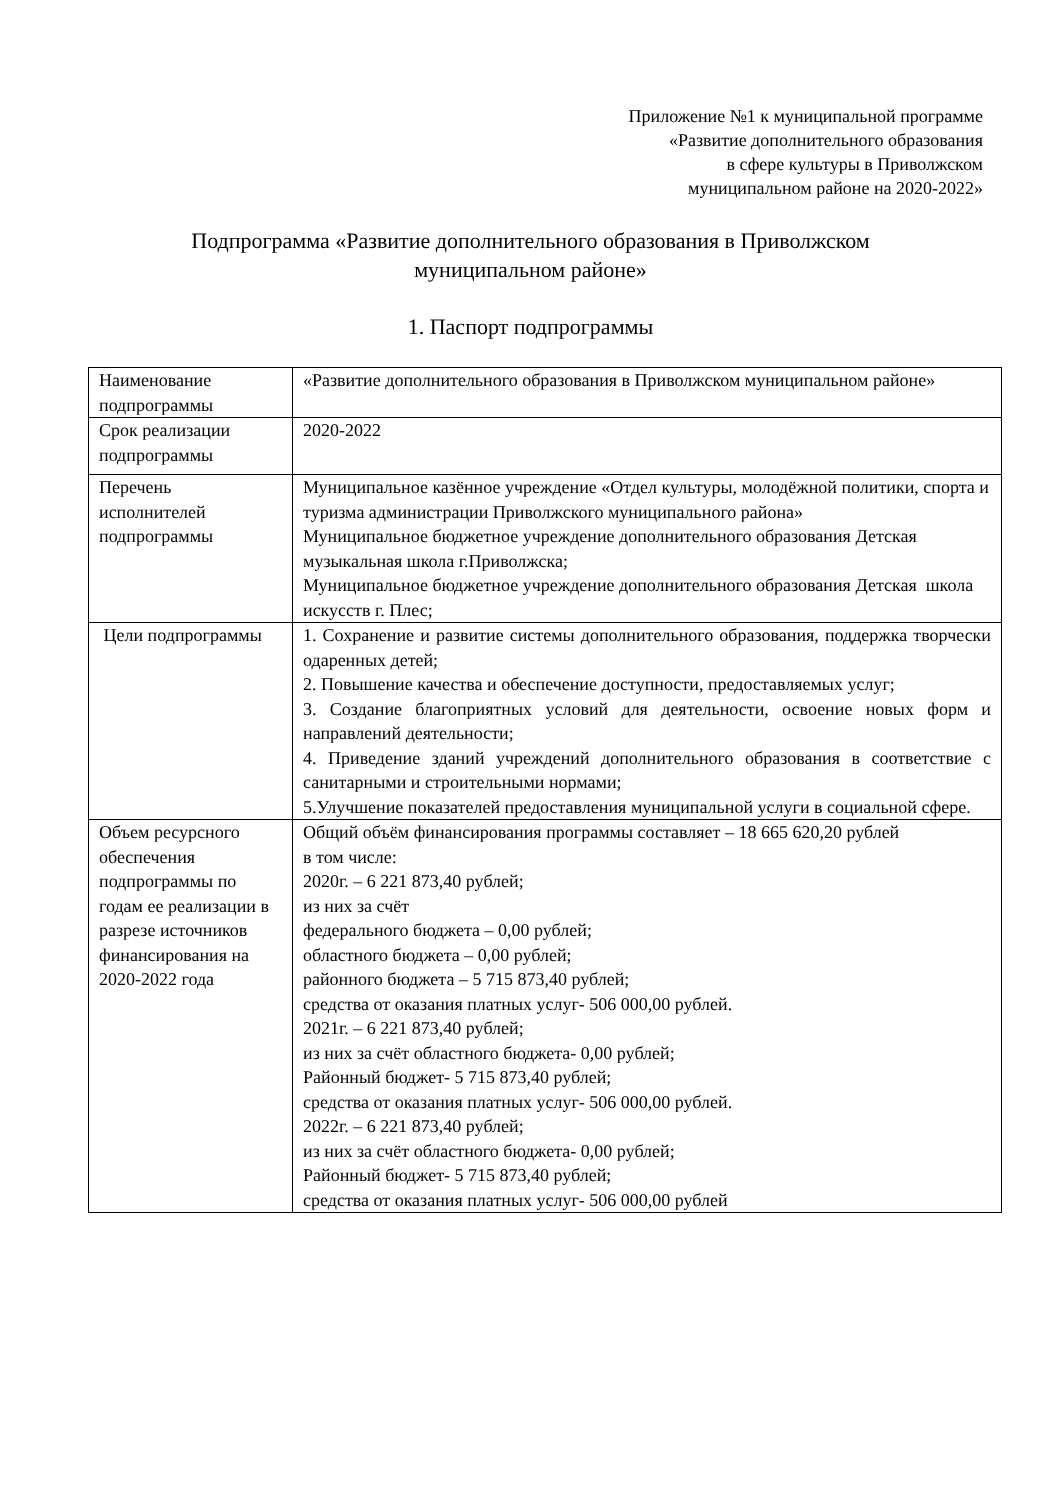Приложение №1 к муниципальной программе
«Развитие дополнительного образования
в сфере культуры в Приволжском
муниципальном районе на 2020-2022»
Подпрограмма «Развитие дополнительного образования в Приволжском
муниципальном районе»
1. Паспорт подпрограммы
| Наименование подпрограммы | «Развитие дополнительного образования в Приволжском муниципальном районе» |
| Срок реализации подпрограммы | 2020-2022 |
| Перечень исполнителей подпрограммы | Муниципальное казённое учреждение «Отдел культуры, молодёжной политики, спорта и туризма администрации Приволжского муниципального района» Муниципальное бюджетное учреждение дополнительного образования Детская музыкальная школа г.Приволжска; Муниципальное бюджетное учреждение дополнительного образования Детская школа искусств г. Плес; |
| Цели подпрограммы | 1. Сохранение и развитие системы дополнительного образования, поддержка творчески одаренных детей; 2. Повышение качества и обеспечение доступности, предоставляемых услуг; 3. Создание благоприятных условий для деятельности, освоение новых форм и направлений деятельности; 4. Приведение зданий учреждений дополнительного образования в соответствие с санитарными и строительными нормами; 5.Улучшение показателей предоставления муниципальной услуги в социальной сфере. |
| Объем ресурсного обеспечения подпрограммы по годам ее реализации в разрезе источников финансирования на 2020-2022 года | Общий объём финансирования программы составляет – 18 665 620,20 рублей в том числе: 2020г. – 6 221 873,40 рублей; из них за счёт федерального бюджета – 0,00 рублей; областного бюджета – 0,00 рублей; районного бюджета – 5 715 873,40 рублей; средства от оказания платных услуг- 506 000,00 рублей. 2021г. – 6 221 873,40 рублей; из них за счёт областного бюджета- 0,00 рублей; Районный бюджет- 5 715 873,40 рублей; средства от оказания платных услуг- 506 000,00 рублей. 2022г. – 6 221 873,40 рублей; из них за счёт областного бюджета- 0,00 рублей; Районный бюджет- 5 715 873,40 рублей; средства от оказания платных услуг- 506 000,00 рублей |